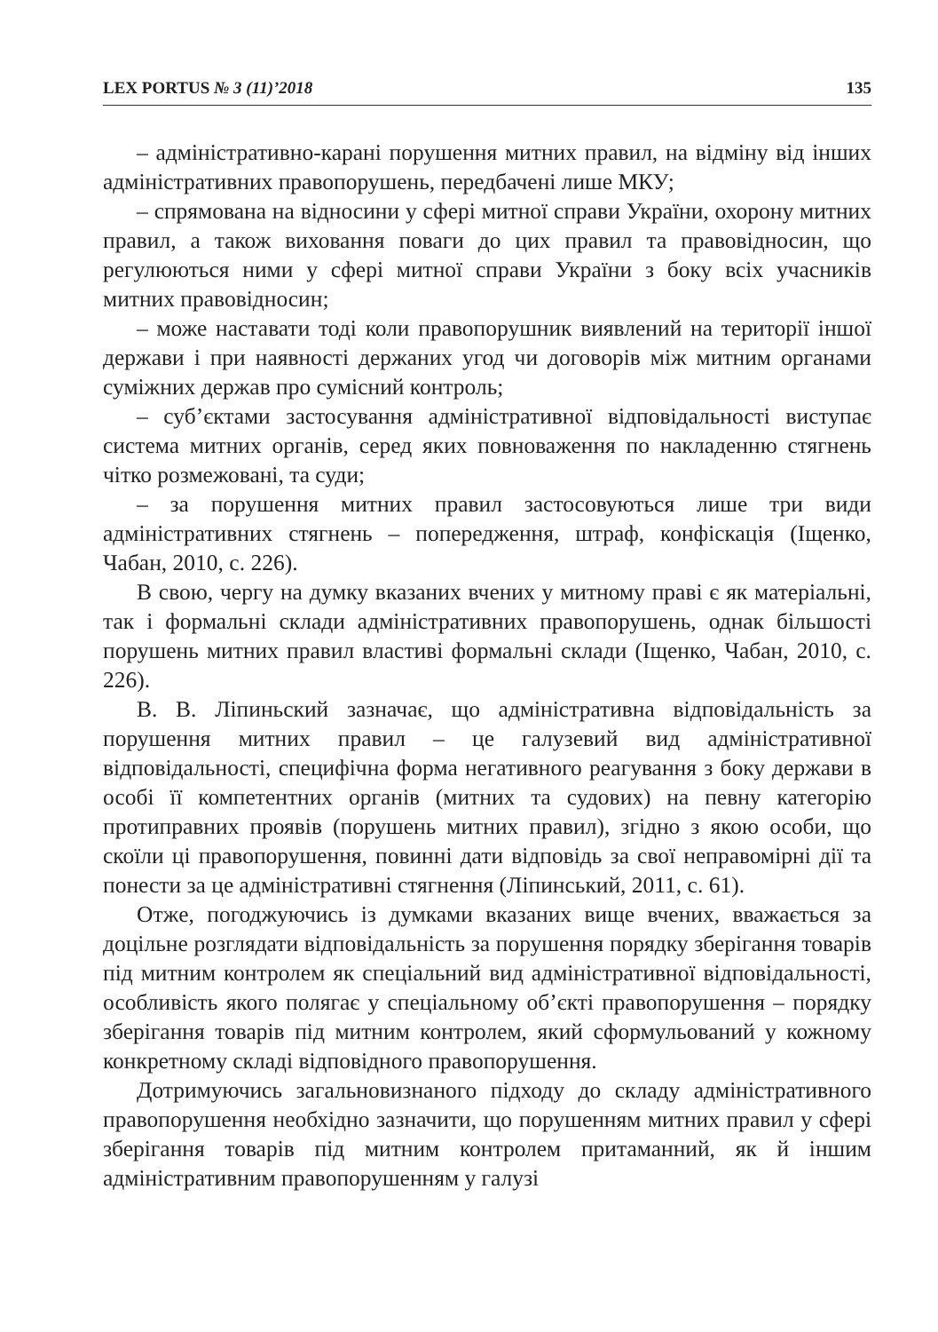LEX PORTUS № 3 (11)’2018 135
– адміністративно-карані порушення митних правил, на відміну від інших адміністративних правопорушень, передбачені лише МКУ;
– спрямована на відносини у сфері митної справи України, охорону митних правил, а також виховання поваги до цих правил та правовідносин, що регулюються ними у сфері митної справи України з боку всіх учасників митних правовідносин;
– може наставати тоді коли правопорушник виявлений на території іншої держави і при наявності держаних угод чи договорів між митним органами суміжних держав про сумісний контроль;
– суб’єктами застосування адміністративної відповідальності виступає система митних органів, серед яких повноваження по накладенню стягнень чітко розмежовані, та суди;
– за порушення митних правил застосовуються лише три види адміністративних стягнень – попередження, штраф, конфіскація (Іщенко, Чабан, 2010, с. 226).
В свою, чергу на думку вказаних вчених у митному праві є як матеріальні, так і формальні склади адміністративних правопорушень, однак більшості порушень митних правил властиві формальні склади (Іщенко, Чабан, 2010, с. 226).
В. В. Ліпиньский зазначає, що адміністративна відповідальність за порушення митних правил – це галузевий вид адміністративної відповідальності, специфічна форма негативного реагування з боку держави в особі її компетентних органів (митних та судових) на певну категорію протиправних проявів (порушень митних правил), згідно з якою особи, що скоїли ці правопорушення, повинні дати відповідь за свої неправомірні дії та понести за це адміністративні стягнення (Ліпинський, 2011, с. 61).
Отже, погоджуючись із думками вказаних вище вчених, вважається за доцільне розглядати відповідальність за порушення порядку зберігання товарів під митним контролем як спеціальний вид адміністративної відповідальності, особливість якого полягає у спеціальному об’єкті правопорушення – порядку зберігання товарів під митним контролем, який сформульований у кожному конкретному складі відповідного правопорушення.
Дотримуючись загальновизнаного підходу до складу адміністративного правопорушення необхідно зазначити, що порушенням митних правил у сфері зберігання товарів під митним контролем притаманний, як й іншим адміністративним правопорушенням у галузі